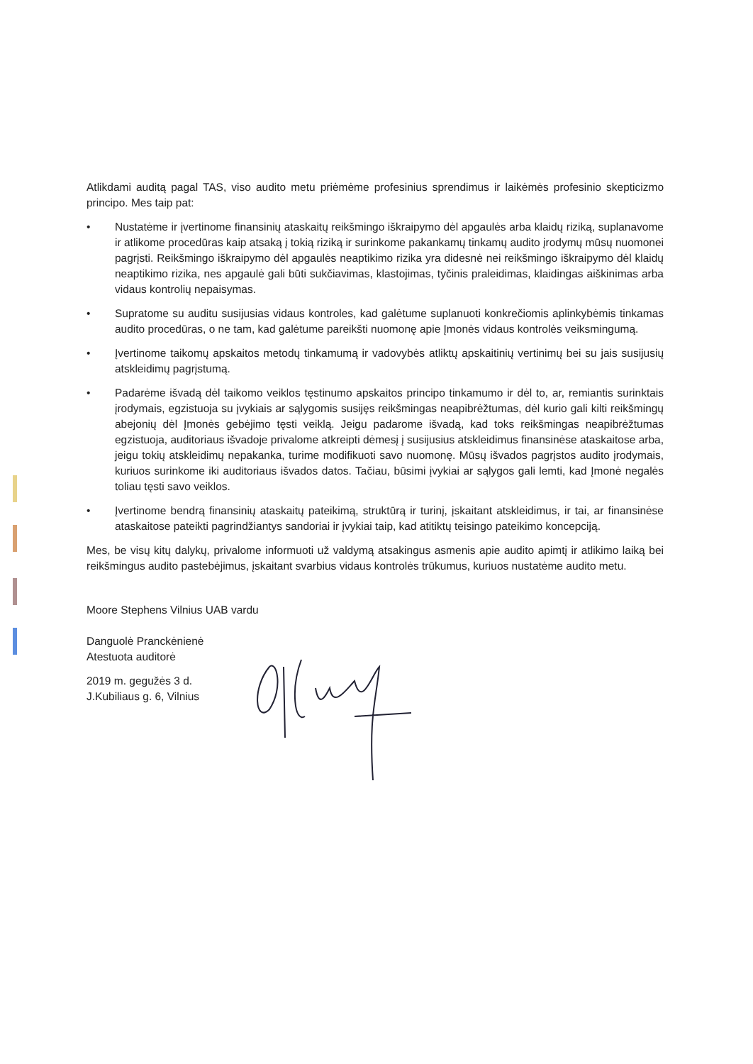Atlikdami auditą pagal TAS, viso audito metu priėmėme profesinius sprendimus ir laikėmės profesinio skepticizmo principo. Mes taip pat:
• Nustatėme ir įvertinome finansinių ataskaitų reikšmingo iškraipymo dėl apgaulės arba klaidų riziką, suplanavome ir atlikome procedūras kaip atsaką į tokią riziką ir surinkome pakankamų tinkamų audito įrodymų mūsų nuomonei pagrįsti. Reikšmingo iškraipymo dėl apgaulės neaptikimo rizika yra didesnė nei reikšmingo iškraipymo dėl klaidų neaptikimo rizika, nes apgaulė gali būti sukčiavimas, klastojimas, tyčinis praleidimas, klaidingas aiškinimas arba vidaus kontrolių nepaisymas.
• Supratome su auditu susijusias vidaus kontroles, kad galėtume suplanuoti konkrečiomis aplinkybėmis tinkamas audito procedūras, o ne tam, kad galėtume pareikšti nuomonę apie Įmonės vidaus kontrolės veiksmingumą.
• Įvertinome taikomų apskaitos metodų tinkamumą ir vadovybės atliktų apskaitinių vertinimų bei su jais susijusių atskleidimų pagrįstumą.
• Padarėme išvadą dėl taikomo veiklos tęstinumo apskaitos principo tinkamumo ir dėl to, ar, remiantis surinktais įrodymais, egzistuoja su įvykiais ar sąlygomis susijęs reikšmingas neapibrėžtumas, dėl kurio gali kilti reikšmingų abejonių dėl Įmonės gebėjimo tęsti veiklą. Jeigu padarome išvadą, kad toks reikšmingas neapibrėžtumas egzistuoja, auditoriaus išvadoje privalome atkreipti dėmesį į susijusius atskleidimus finansinėse ataskaitose arba, jeigu tokių atskleidimų nepakanka, turime modifikuoti savo nuomonę. Mūsų išvados pagrįstos audito įrodymais, kuriuos surinkome iki auditoriaus išvados datos. Tačiau, būsimi įvykiai ar sąlygos gali lemti, kad Įmonė negalės toliau tęsti savo veiklos.
• Įvertinome bendrą finansinių ataskaitų pateikimą, struktūrą ir turinį, įskaitant atskleidimus, ir tai, ar finansinėse ataskaitose pateikti pagrindžiantys sandoriai ir įvykiai taip, kad atitiktų teisingo pateikimo koncepciją.
Mes, be visų kitų dalykų, privalome informuoti už valdymą atsakingus asmenis apie audito apimtį ir atlikimo laiką bei reikšmingus audito pastebėjimus, įskaitant svarbius vidaus kontrolės trūkumus, kuriuos nustatėme audito metu.
Moore Stephens Vilnius UAB vardu
Danguolė Pranckėnienė
Atestuota auditorė
2019 m. gegužės 3 d.
J.Kubiliaus g. 6, Vilnius